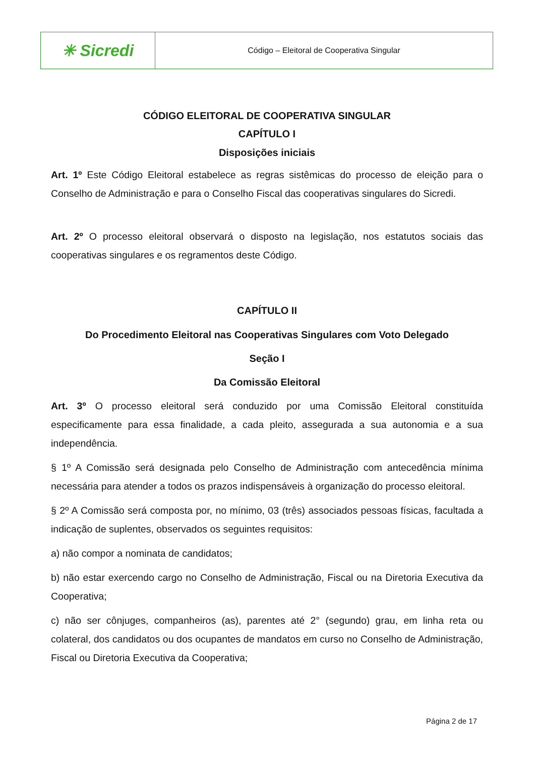✳ Sicredi
Código – Eleitoral de Cooperativa Singular
CÓDIGO ELEITORAL DE COOPERATIVA SINGULAR
CAPÍTULO I
Disposições iniciais
Art. 1º Este Código Eleitoral estabelece as regras sistêmicas do processo de eleição para o Conselho de Administração e para o Conselho Fiscal das cooperativas singulares do Sicredi.
Art. 2º O processo eleitoral observará o disposto na legislação, nos estatutos sociais das cooperativas singulares e os regramentos deste Código.
CAPÍTULO II
Do Procedimento Eleitoral nas Cooperativas Singulares com Voto Delegado
Seção I
Da Comissão Eleitoral
Art. 3º O processo eleitoral será conduzido por uma Comissão Eleitoral constituída especificamente para essa finalidade, a cada pleito, assegurada a sua autonomia e a sua independência.
§ 1º A Comissão será designada pelo Conselho de Administração com antecedência mínima necessária para atender a todos os prazos indispensáveis à organização do processo eleitoral.
§ 2º A Comissão será composta por, no mínimo, 03 (três) associados pessoas físicas, facultada a indicação de suplentes, observados os seguintes requisitos:
a) não compor a nominata de candidatos;
b) não estar exercendo cargo no Conselho de Administração, Fiscal ou na Diretoria Executiva da Cooperativa;
c) não ser cônjuges, companheiros (as), parentes até 2° (segundo) grau, em linha reta ou colateral, dos candidatos ou dos ocupantes de mandatos em curso no Conselho de Administração, Fiscal ou Diretoria Executiva da Cooperativa;
Página 2 de 17